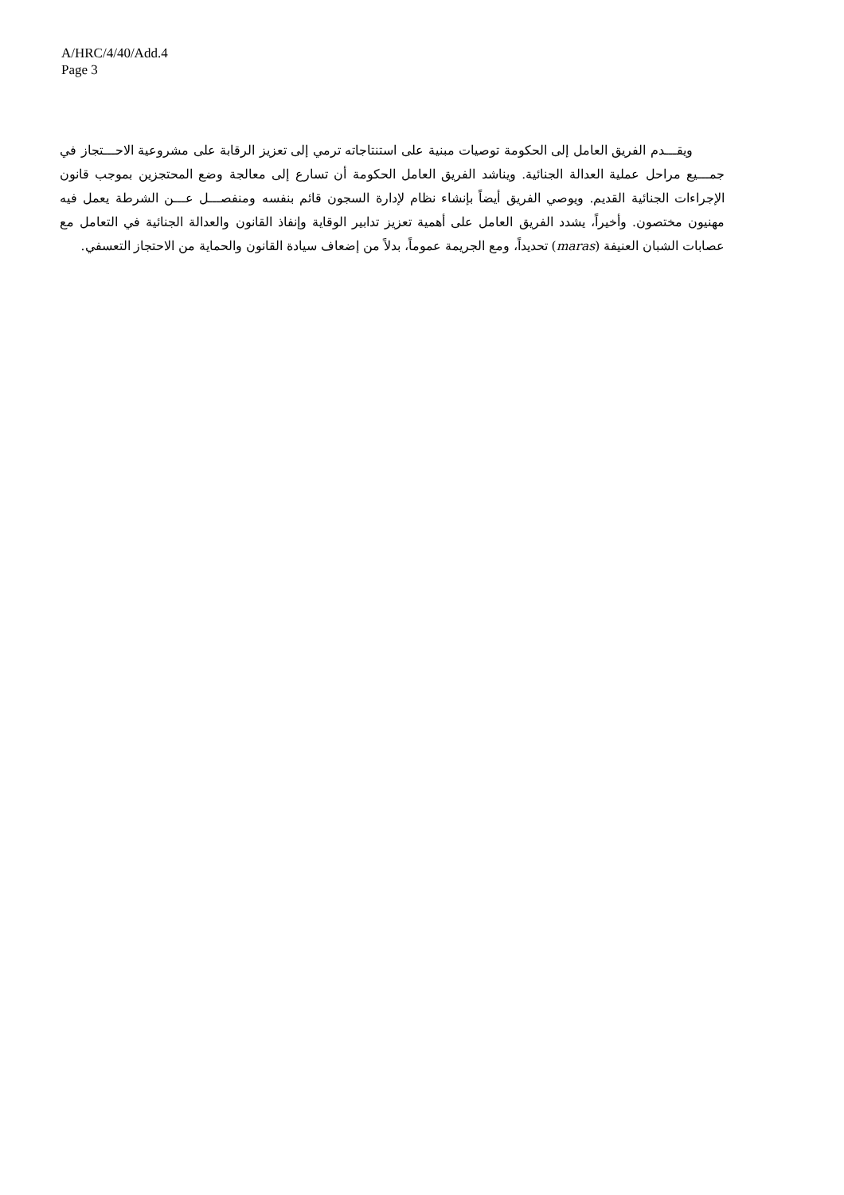A/HRC/4/40/Add.4
Page 3
ويقـــدم الفريق العامل إلى الحكومة توصيات مبنية على استنتاجاته ترمي إلى تعزيز الرقابة على مشروعية الاحـــتجاز في جمـــيع مراحل عملية العدالة الجنائية. ويناشد الفريق العامل الحكومة أن تسارع إلى معالجة وضع المحتجزين بموجب قانون الإجراءات الجنائية القديم. ويوصي الفريق أيضاً بإنشاء نظام لإدارة السجون قائم بنفسه ومنفصـــل عـــن الشرطة يعمل فيه مهنيون مختصون. وأخيراً، يشدد الفريق العامل على أهمية تعزيز تدابير الوقاية وإنفاذ القانون والعدالة الجنائية في التعامل مع عصابات الشبان العنيفة (maras) تحديداً، ومع الجريمة عموماً، بدلاً من إضعاف سيادة القانون والحماية من الاحتجاز التعسفي.